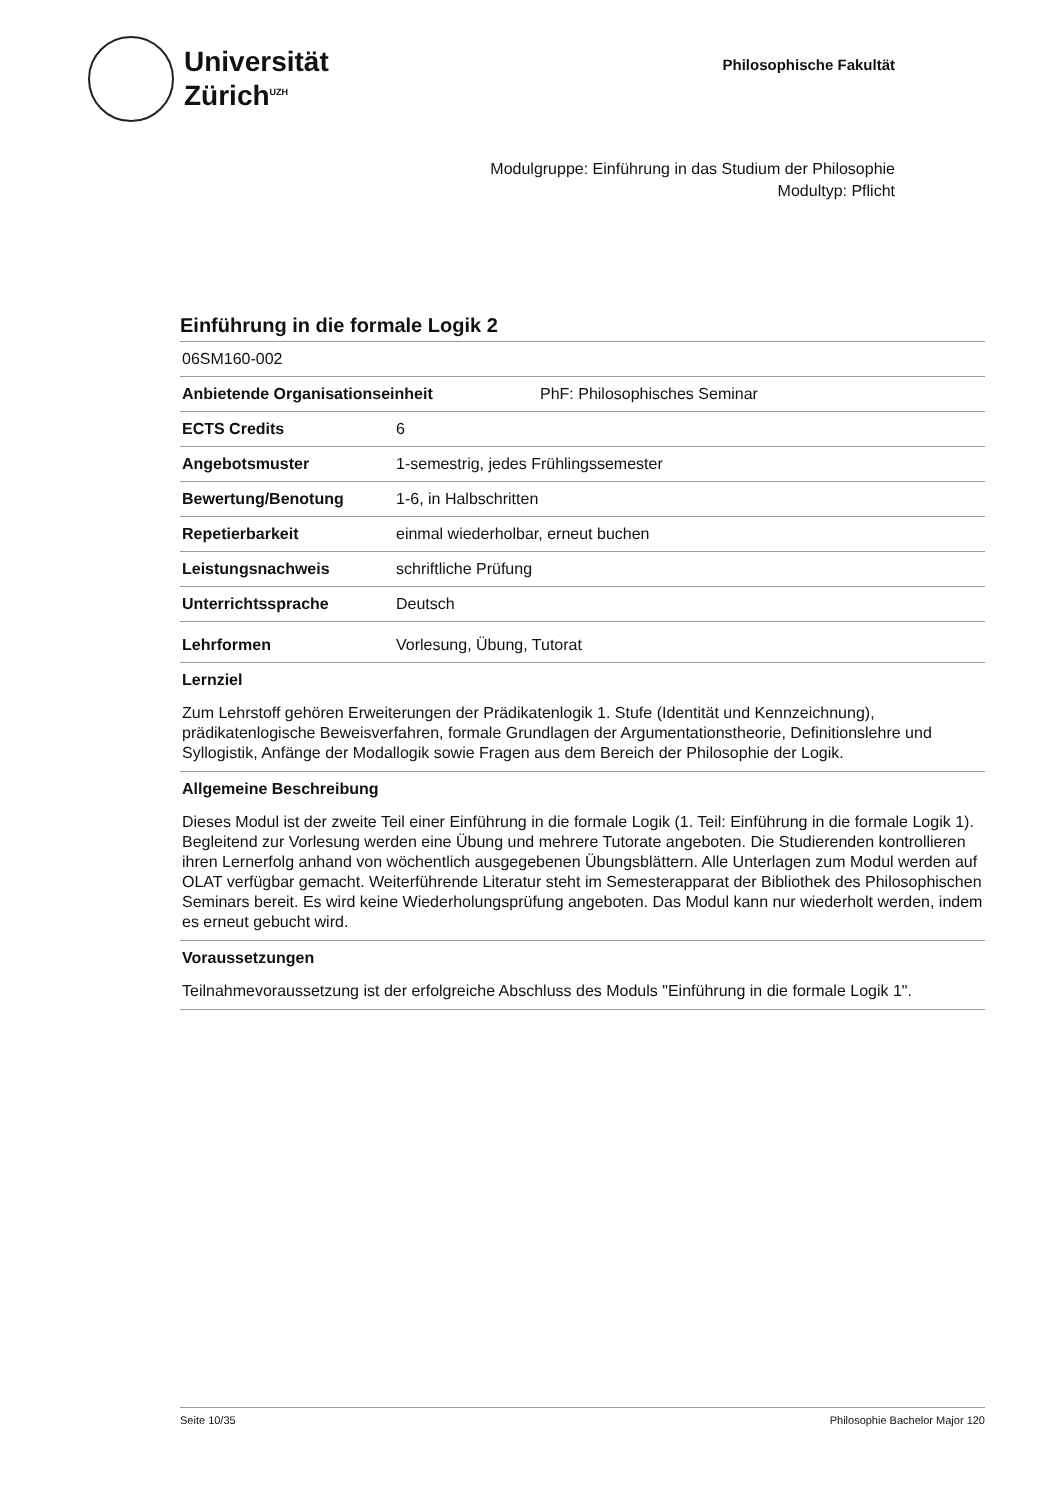Universität
Zürich<sup>UZH</sup>
Philosophische Fakultät
Modulgruppe: Einführung in das Studium der Philosophie
Modultyp: Pflicht
Einführung in die formale Logik 2
06SM160-002
Anbietende Organisationseinheit PhF: Philosophisches Seminar
ECTS Credits 6
Angebotsmuster 1-semestrig, jedes Frühlingssemester
Bewertung/Benotung 1-6, in Halbschritten
Repetierbarkeit einmal wiederholbar, erneut buchen
Leistungsnachweis schriftliche Prüfung
Unterrichtssprache Deutsch
Lehrformen Vorlesung, Übung, Tutorat
Lernziel
Zum Lehrstoff gehören Erweiterungen der Prädikatenlogik 1. Stufe (Identität und Kennzeichnung), prädikatenlogische Beweisverfahren, formale Grundlagen der Argumentationstheorie, Definitionslehre und Syllogistik, Anfänge der Modallogik sowie Fragen aus dem Bereich der Philosophie der Logik.
Allgemeine Beschreibung
Dieses Modul ist der zweite Teil einer Einführung in die formale Logik (1. Teil: Einführung in die formale Logik 1). Begleitend zur Vorlesung werden eine Übung und mehrere Tutorate angeboten. Die Studierenden kontrollieren ihren Lernerfolg anhand von wöchentlich ausgegebenen Übungsblättern. Alle Unterlagen zum Modul werden auf OLAT verfügbar gemacht. Weiterführende Literatur steht im Semesterapparat der Bibliothek des Philosophischen Seminars bereit. Es wird keine Wiederholungsprüfung angeboten. Das Modul kann nur wiederholt werden, indem es erneut gebucht wird.
Voraussetzungen
Teilnahmevoraussetzung ist der erfolgreiche Abschluss des Moduls "Einführung in die formale Logik 1".
Seite 10/35 Philosophie Bachelor Major 120